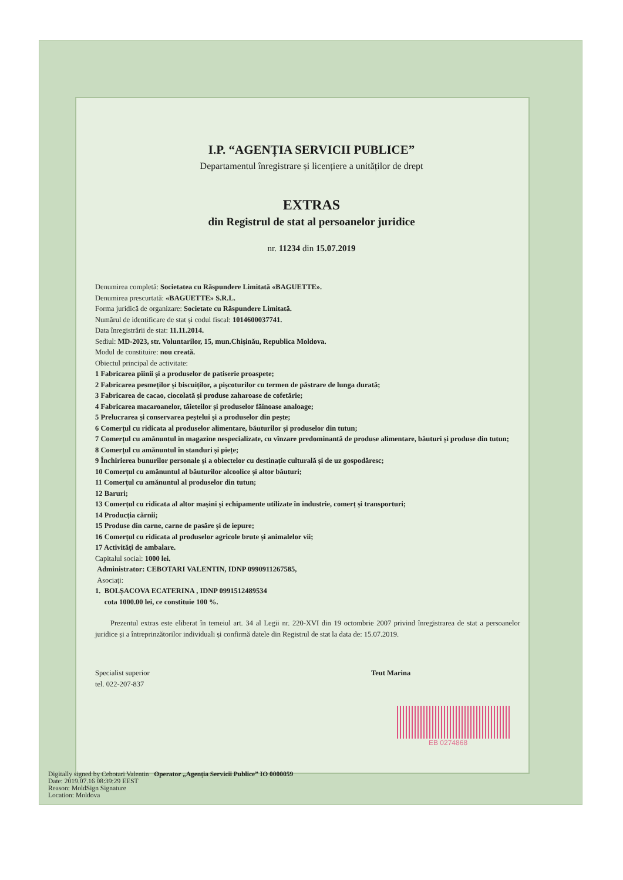I.P. “AGENȚIA SERVICII PUBLICE”
Departamentul înregistrare și licențiere a unităților de drept
EXTRAS
din Registrul de stat al persoanelor juridice
nr. 11234 din 15.07.2019
Denumirea completă: Societatea cu Răspundere Limitată «BAGUETTE».
Denumirea prescurtată: «BAGUETTE» S.R.L.
Forma juridică de organizare: Societate cu Răspundere Limitată.
Numărul de identificare de stat și codul fiscal: 1014600037741.
Data înregistrării de stat: 11.11.2014.
Sediul: MD-2023, str. Voluntarilor, 15, mun.Chișinău, Republica Moldova.
Modul de constituire: nou creată.
Obiectul principal de activitate:
1 Fabricarea pîinii și a produselor de patiserie proaspete;
2 Fabricarea pesmeților și biscuiților, a pișcoturilor cu termen de păstrare de lunga durată;
3 Fabricarea de cacao, ciocolată și produse zaharoase de cofetărie;
4 Fabricarea macaroanelor, tăieteilor și produselor făinoase analoage;
5 Prelucrarea și conservarea peștelui și a produselor din pește;
6 Comerțul cu ridicata al produselor alimentare, băuturilor și produselor din tutun;
7 Comerțul cu amănuntul in magazine nespecializate, cu vînzare predominantă de produse alimentare, băuturi și produse din tutun;
8 Comerțul cu amănuntul în standuri și piețe;
9 Închirierea bunurilor personale și a obiectelor cu destinație culturală și de uz gospodăresc;
10 Comerțul cu amănuntul al băuturilor alcoolice și altor băuturi;
11 Comerțul cu amănuntul al produselor din tutun;
12 Baruri;
13 Comerțul cu ridicata al altor mașini și echipamente utilizate în industrie, comerț și transporturi;
14 Producția cărnii;
15 Produse din carne, carne de pasăre și de iepure;
16 Comerțul cu ridicata al produselor agricole brute și animalelor vii;
17 Activități de ambalare.
Capitalul social: 1000 lei.
Administrator: CEBOTARI VALENTIN, IDNP 0990911267585,
Asociați:
1. BOLȘACOVA ECATERINA , IDNP 0991512489534
cota 1000.00 lei, ce constituie 100 %.
Prezentul extras este eliberat în temeiul art. 34 al Legii nr. 220-XVI din 19 octombrie 2007 privind înregistrarea de stat a persoanelor juridice și a întreprinzătorilor individuali și confirmă datele din Registrul de stat la data de: 15.07.2019.
Specialist superior
tel. 022-207-837
Teut Marina
EB 0274868
Digitally signed by Cebotari Valentin Operator „Agenția Servicii Publice” IO 0000059
Date: 2019.07.16 08:39:29 EEST
Reason: MoldSign Signature
Location: Moldova